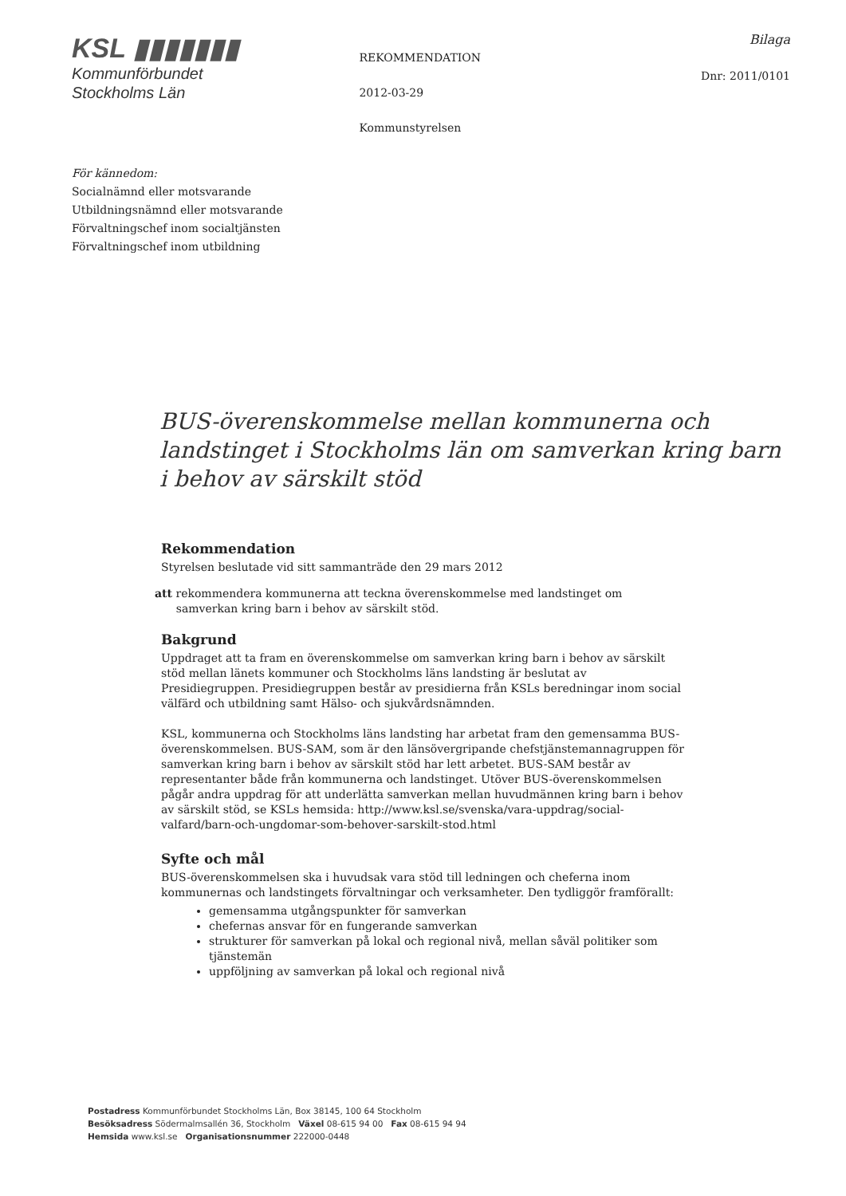KSL ▮▮▮▮▮▮▮
Kommunförbundet
Stockholms Län
REKOMMENDATION
2012-03-29
Kommunstyrelsen
Bilaga
Dnr: 2011/0101
För kännedom:
Socialnämnd eller motsvarande
Utbildningsnämnd eller motsvarande
Förvaltningschef inom socialtjänsten
Förvaltningschef inom utbildning
BUS-överenskommelse mellan kommunerna och landstinget i Stockholms län om samverkan kring barn i behov av särskilt stöd
Rekommendation
Styrelsen beslutade vid sitt sammanträde den 29 mars 2012
att rekommendera kommunerna att teckna överenskommelse med landstinget om
samverkan kring barn i behov av särskilt stöd.
Bakgrund
Uppdraget att ta fram en överenskommelse om samverkan kring barn i behov av särskilt stöd mellan länets kommuner och Stockholms läns landsting är beslutat av Presidiegruppen. Presidiegruppen består av presidierna från KSLs beredningar inom social välfärd och utbildning samt Hälso- och sjukvårdsnämnden.
KSL, kommunerna och Stockholms läns landsting har arbetat fram den gemensamma BUS-överenskommelsen. BUS-SAM, som är den länsövergripande chefstjänstemannagruppen för samverkan kring barn i behov av särskilt stöd har lett arbetet. BUS-SAM består av representanter både från kommunerna och landstinget. Utöver BUS-överenskommelsen pågår andra uppdrag för att underlätta samverkan mellan huvudmännen kring barn i behov av särskilt stöd, se KSLs hemsida: http://www.ksl.se/svenska/vara-uppdrag/social-valfard/barn-och-ungdomar-som-behover-sarskilt-stod.html
Syfte och mål
BUS-överenskommelsen ska i huvudsak vara stöd till ledningen och cheferna inom kommunernas och landstingets förvaltningar och verksamheter. Den tydliggör framförallt:
gemensamma utgångspunkter för samverkan
chefernas ansvar för en fungerande samverkan
strukturer för samverkan på lokal och regional nivå, mellan såväl politiker som tjänstemän
uppföljning av samverkan på lokal och regional nivå
Postadress Kommunförbundet Stockholms Län, Box 38145, 100 64 Stockholm
Besöksadress Södermalmsallén 36, Stockholm Växel 08-615 94 00 Fax 08-615 94 94
Hemsida www.ksl.se Organisationsnummer 222000-0448